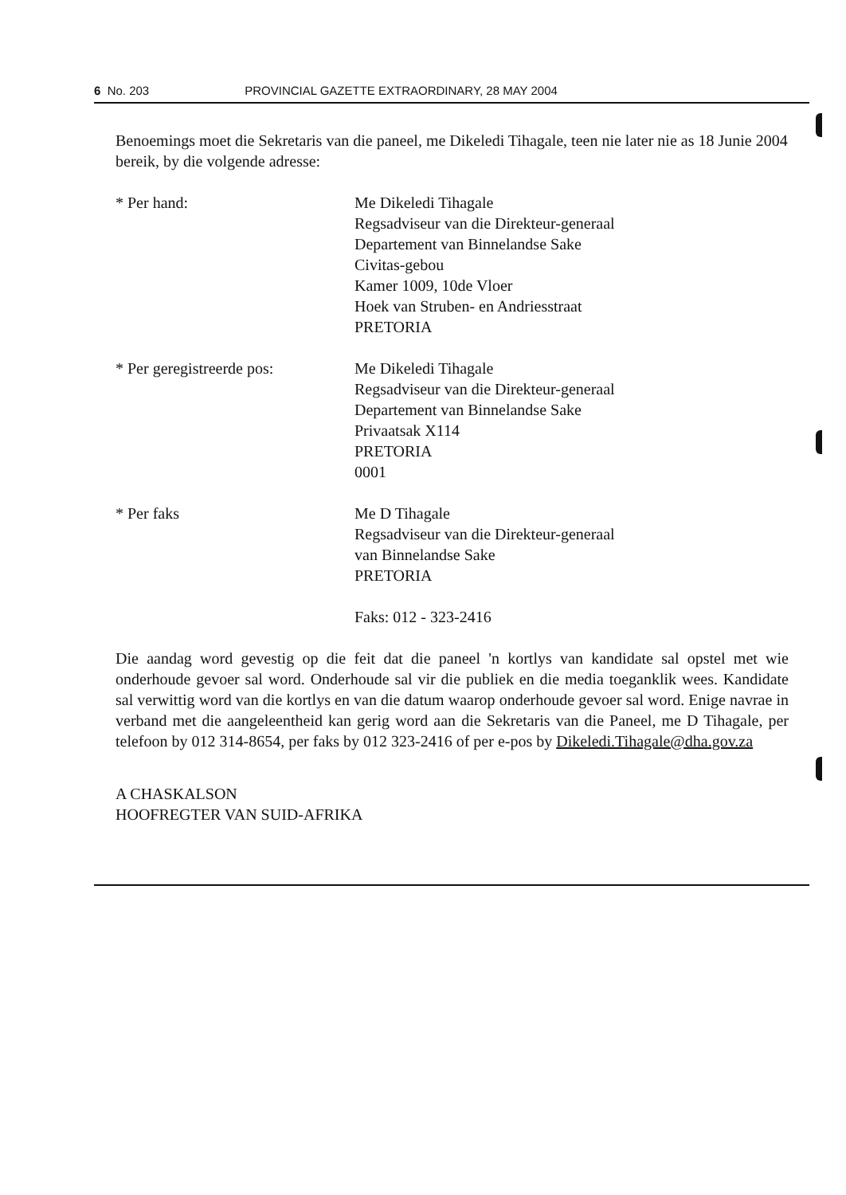6 No. 203 PROVINCIAL GAZETTE EXTRAORDINARY, 28 MAY 2004
Benoemings moet die Sekretaris van die paneel, me Dikeledi Tihagale, teen nie later nie as 18 Junie 2004 bereik, by die volgende adresse:
* Per hand: Me Dikeledi Tihagale
Regsadviseur van die Direkteur-generaal
Departement van Binnelandse Sake
Civitas-gebou
Kamer 1009, 10de Vloer
Hoek van Struben- en Andriesstraat
PRETORIA
* Per geregistreerde pos: Me Dikeledi Tihagale
Regsadviseur van die Direkteur-generaal
Departement van Binnelandse Sake
Privaatsak X114
PRETORIA
0001
* Per faks Me D Tihagale
Regsadviseur van die Direkteur-generaal
van Binnelandse Sake
PRETORIA
Faks: 012 - 323-2416
Die aandag word gevestig op die feit dat die paneel 'n kortlys van kandidate sal opstel met wie onderhoude gevoer sal word. Onderhoude sal vir die publiek en die media toeganklik wees. Kandidate sal verwittig word van die kortlys en van die datum waarop onderhoude gevoer sal word. Enige navrae in verband met die aangeleentheid kan gerig word aan die Sekretaris van die Paneel, me D Tihagale, per telefoon by 012 314-8654, per faks by 012 323-2416 of per e-pos by Dikeledi.Tihagale@dha.gov.za
A CHASKALSON
HOOFREGTER VAN SUID-AFRIKA